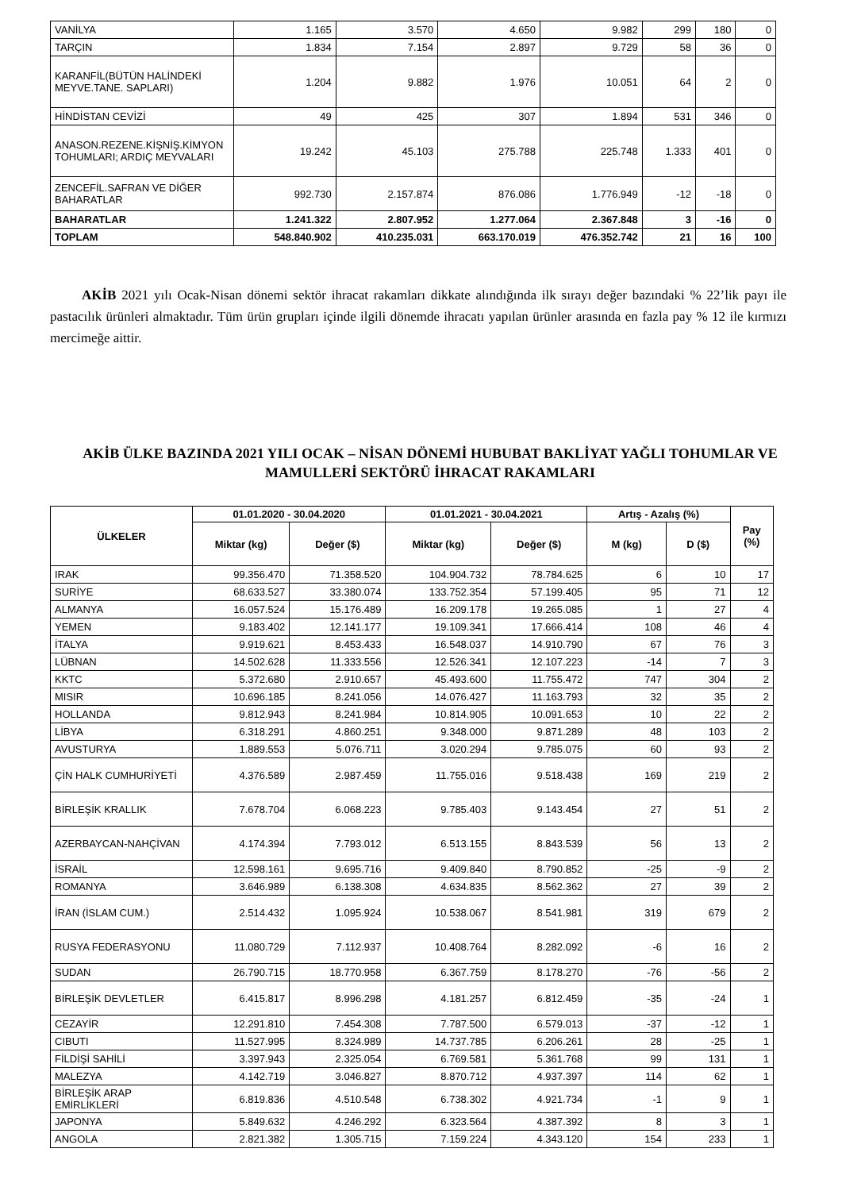| VANİLYA | 1.165 | 3.570 | 4.650 | 9.982 | 299 | 180 | 0 |
| TARÇIN | 1.834 | 7.154 | 2.897 | 9.729 | 58 | 36 | 0 |
| KARANFİL(BÜTÜN HALİNDEKİ MEYVE.TANE. SAPLARI) | 1.204 | 9.882 | 1.976 | 10.051 | 64 | 2 | 0 |
| HİNDİSTAN CEVİZİ | 49 | 425 | 307 | 1.894 | 531 | 346 | 0 |
| ANASON.REZENE.KİŞNİŞ.KİMYON TOHUMLARI; ARDIÇ MEYVALARI | 19.242 | 45.103 | 275.788 | 225.748 | 1.333 | 401 | 0 |
| ZENCEFİL.SAFRAN VE DİĞER BAHARATLAR | 992.730 | 2.157.874 | 876.086 | 1.776.949 | -12 | -18 | 0 |
| BAHARATLAR | 1.241.322 | 2.807.952 | 1.277.064 | 2.367.848 | 3 | -16 | 0 |
| TOPLAM | 548.840.902 | 410.235.031 | 663.170.019 | 476.352.742 | 21 | 16 | 100 |
AKİB 2021 yılı Ocak-Nisan dönemi sektör ihracat rakamları dikkate alındığında ilk sırayı değer bazındaki % 22’lik payı ile pastacılık ürünleri almaktadır. Tüm ürün grupları içinde ilgili dönemde ihracatı yapılan ürünler arasında en fazla pay % 12 ile kırmızı mercimeğe aittir.
AKİB ÜLKE BAZINDA 2021 YILI OCAK – NİSAN DÖNEMİ HUBUBAT BAKLİYAT YAĞLI TOHUMLAR VE MAMULLERİ SEKTÖRÜ İHRACAT RAKAMLARI
| ÜLKELER | 01.01.2020 - 30.04.2020 | | 01.01.2021 - 30.04.2021 | | Artış - Azalış (%) | | Pay (%) |
| --- | --- | --- | --- | --- | --- | --- | --- |
| | Miktar (kg) | Değer ($) | Miktar (kg) | Değer ($) | M (kg) | D ($) | |
| IRAK | 99.356.470 | 71.358.520 | 104.904.732 | 78.784.625 | 6 | 10 | 17 |
| SURİYE | 68.633.527 | 33.380.074 | 133.752.354 | 57.199.405 | 95 | 71 | 12 |
| ALMANYA | 16.057.524 | 15.176.489 | 16.209.178 | 19.265.085 | 1 | 27 | 4 |
| YEMEN | 9.183.402 | 12.141.177 | 19.109.341 | 17.666.414 | 108 | 46 | 4 |
| İTALYA | 9.919.621 | 8.453.433 | 16.548.037 | 14.910.790 | 67 | 76 | 3 |
| LÜBNAN | 14.502.628 | 11.333.556 | 12.526.341 | 12.107.223 | -14 | 7 | 3 |
| KKTC | 5.372.680 | 2.910.657 | 45.493.600 | 11.755.472 | 747 | 304 | 2 |
| MISIR | 10.696.185 | 8.241.056 | 14.076.427 | 11.163.793 | 32 | 35 | 2 |
| HOLLANDA | 9.812.943 | 8.241.984 | 10.814.905 | 10.091.653 | 10 | 22 | 2 |
| LİBYA | 6.318.291 | 4.860.251 | 9.348.000 | 9.871.289 | 48 | 103 | 2 |
| AVUSTURYA | 1.889.553 | 5.076.711 | 3.020.294 | 9.785.075 | 60 | 93 | 2 |
| ÇİN HALK CUMHURİYETİ | 4.376.589 | 2.987.459 | 11.755.016 | 9.518.438 | 169 | 219 | 2 |
| BİRLEŞİK KRALLIK | 7.678.704 | 6.068.223 | 9.785.403 | 9.143.454 | 27 | 51 | 2 |
| AZERBAYCAN-NAHÇİVAN | 4.174.394 | 7.793.012 | 6.513.155 | 8.843.539 | 56 | 13 | 2 |
| İSRAİL | 12.598.161 | 9.695.716 | 9.409.840 | 8.790.852 | -25 | -9 | 2 |
| ROMANYA | 3.646.989 | 6.138.308 | 4.634.835 | 8.562.362 | 27 | 39 | 2 |
| İRAN (İSLAM CUM.) | 2.514.432 | 1.095.924 | 10.538.067 | 8.541.981 | 319 | 679 | 2 |
| RUSYA FEDERASYONU | 11.080.729 | 7.112.937 | 10.408.764 | 8.282.092 | -6 | 16 | 2 |
| SUDAN | 26.790.715 | 18.770.958 | 6.367.759 | 8.178.270 | -76 | -56 | 2 |
| BİRLEŞİK DEVLETLER | 6.415.817 | 8.996.298 | 4.181.257 | 6.812.459 | -35 | -24 | 1 |
| CEZAYİR | 12.291.810 | 7.454.308 | 7.787.500 | 6.579.013 | -37 | -12 | 1 |
| CIBUTI | 11.527.995 | 8.324.989 | 14.737.785 | 6.206.261 | 28 | -25 | 1 |
| FİLDİŞİ SAHİLİ | 3.397.943 | 2.325.054 | 6.769.581 | 5.361.768 | 99 | 131 | 1 |
| MALEZYA | 4.142.719 | 3.046.827 | 8.870.712 | 4.937.397 | 114 | 62 | 1 |
| BİRLEŞİK ARAP EMİRLİKLERİ | 6.819.836 | 4.510.548 | 6.738.302 | 4.921.734 | -1 | 9 | 1 |
| JAPONYA | 5.849.632 | 4.246.292 | 6.323.564 | 4.387.392 | 8 | 3 | 1 |
| ANGOLA | 2.821.382 | 1.305.715 | 7.159.224 | 4.343.120 | 154 | 233 | 1 |